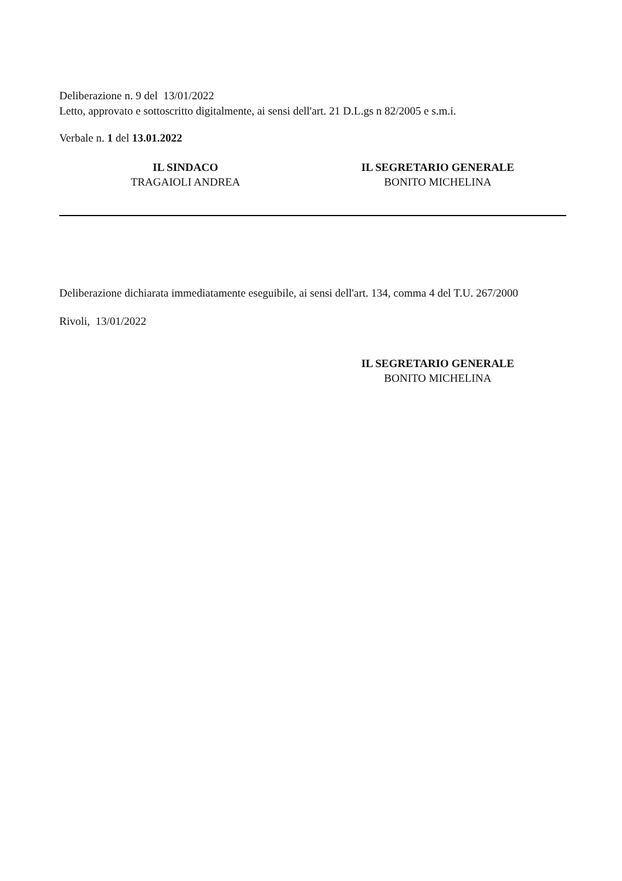Deliberazione n. 9 del 13/01/2022
Letto, approvato e sottoscritto digitalmente, ai sensi dell'art. 21 D.L.gs n 82/2005 e s.m.i.
Verbale n. 1 del 13.01.2022
IL SINDACO
TRAGAIOLI ANDREA
IL SEGRETARIO GENERALE
BONITO MICHELINA
Deliberazione dichiarata immediatamente eseguibile, ai sensi dell'art. 134, comma 4 del T.U. 267/2000
Rivoli, 13/01/2022
IL SEGRETARIO GENERALE
BONITO MICHELINA